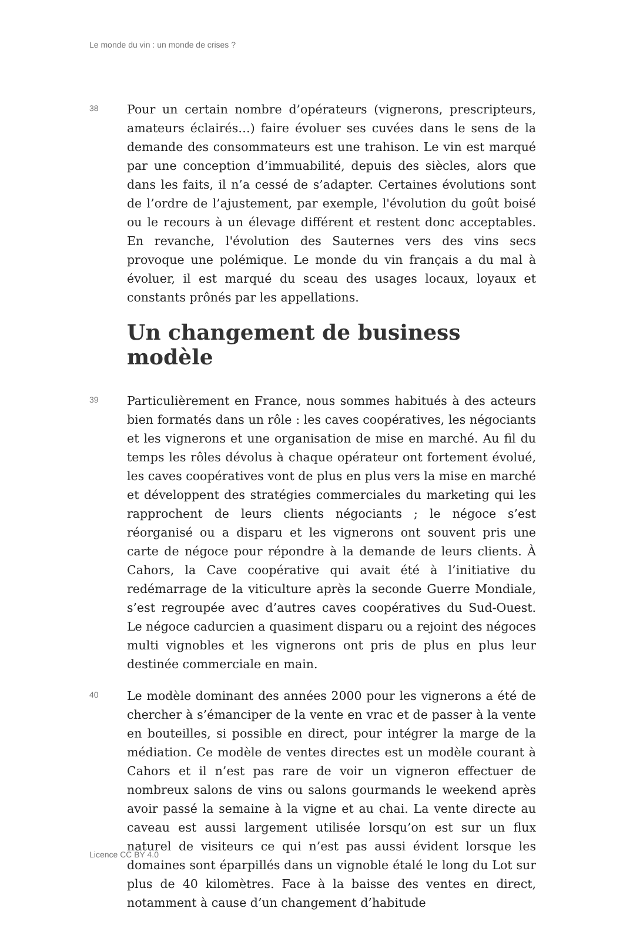Le monde du vin : un monde de crises ?
38
Pour un certain nombre d’opérateurs (vignerons, prescripteurs, amateurs éclairés…) faire évoluer ses cuvées dans le sens de la demande des consommateurs est une trahison. Le vin est marqué par une conception d’immuabilité, depuis des siècles, alors que dans les faits, il n’a cessé de s’adapter. Certaines évolutions sont de l’ordre de l’ajustement, par exemple, l'évolution du goût boisé ou le recours à un élevage différent et restent donc acceptables. En revanche, l'évolution des Sauternes vers des vins secs provoque une polémique. Le monde du vin français a du mal à évoluer, il est marqué du sceau des usages locaux, loyaux et constants prônés par les appellations.
Un changement de business modèle
39
Particulièrement en France, nous sommes habitués à des acteurs bien formatés dans un rôle : les caves coopératives, les négociants et les vignerons et une organisation de mise en marché. Au fil du temps les rôles dévolus à chaque opérateur ont fortement évolué, les caves coopératives vont de plus en plus vers la mise en marché et développent des stratégies commerciales du marketing qui les rapprochent de leurs clients négociants ; le négoce s’est réorganisé ou a disparu et les vignerons ont souvent pris une carte de négoce pour répondre à la demande de leurs clients. À Cahors, la Cave coopérative qui avait été à l’initiative du redémarrage de la viticulture après la seconde Guerre Mondiale, s’est regroupée avec d’autres caves coopératives du Sud-Ouest. Le négoce cadurcien a quasiment disparu ou a rejoint des négoces multi vignobles et les vignerons ont pris de plus en plus leur destinée commerciale en main.
40
Le modèle dominant des années 2000 pour les vignerons a été de chercher à s’émanciper de la vente en vrac et de passer à la vente en bouteilles, si possible en direct, pour intégrer la marge de la médiation. Ce modèle de ventes directes est un modèle courant à Cahors et il n’est pas rare de voir un vigneron effectuer de nombreux salons de vins ou salons gourmands le weekend après avoir passé la semaine à la vigne et au chai. La vente directe au caveau est aussi largement utilisée lorsqu’on est sur un flux naturel de visiteurs ce qui n’est pas aussi évident lorsque les domaines sont éparpillés dans un vignoble étalé le long du Lot sur plus de 40 kilomètres. Face à la baisse des ventes en direct, notamment à cause d’un changement d’habitude
Licence CC BY 4.0